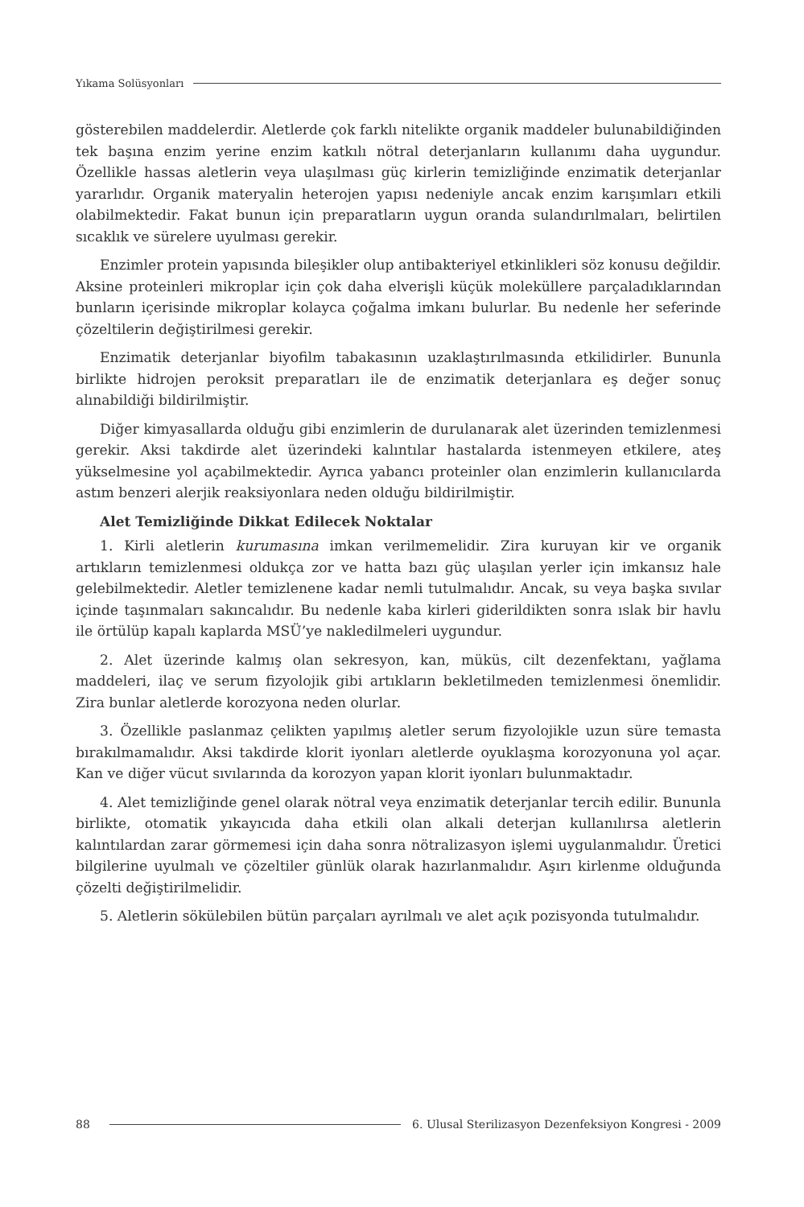Yıkama Solüsyonları
gösterebilen maddelerdir. Aletlerde çok farklı nitelikte organik maddeler bulunabildiğinden tek başına enzim yerine enzim katkılı nötral deterjanların kullanımı daha uygundur. Özellikle hassas aletlerin veya ulaşılması güç kirlerin temizliğinde enzimatik deterjanlar yararlıdır. Organik materyalin heterojen yapısı nedeniyle ancak enzim karışımları etkili olabilmektedir. Fakat bunun için preparatların uygun oranda sulandırılmaları, belirtilen sıcaklık ve sürelere uyulması gerekir.
Enzimler protein yapısında bileşikler olup antibakteriyel etkinlikleri söz konusu değildir. Aksine proteinleri mikroplar için çok daha elverişli küçük moleküllere parçaladıklarından bunların içerisinde mikroplar kolayca çoğalma imkanı bulurlar. Bu nedenle her seferinde çözeltilerin değiştirilmesi gerekir.
Enzimatik deterjanlar biyofilm tabakasının uzaklaştırılmasında etkilidirler. Bununla birlikte hidrojen peroksit preparatları ile de enzimatik deterjanlara eş değer sonuç alınabildiği bildirilmiştir.
Diğer kimyasallarda olduğu gibi enzimlerin de durulanarak alet üzerinden temizlenmesi gerekir. Aksi takdirde alet üzerindeki kalıntılar hastalarda istenmeyen etkilere, ateş yükselmesine yol açabilmektedir. Ayrıca yabancı proteinler olan enzimlerin kullanıcılarda astım benzeri alerjik reaksiyonlara neden olduğu bildirilmiştir.
Alet Temizliğinde Dikkat Edilecek Noktalar
1. Kirli aletlerin kurumasına imkan verilmemelidir. Zira kuruyan kir ve organik artıkların temizlenmesi oldukça zor ve hatta bazı güç ulaşılan yerler için imkansız hale gelebilmektedir. Aletler temizlenene kadar nemli tutulmalıdır. Ancak, su veya başka sıvılar içinde taşınmaları sakıncalıdır. Bu nedenle kaba kirleri giderildikten sonra ıslak bir havlu ile örtülüp kapalı kaplarda MSÜ’ye nakledilmeleri uygundur.
2. Alet üzerinde kalmış olan sekresyon, kan, müküs, cilt dezenfektanı, yağlama maddeleri, ilaç ve serum fizyolojik gibi artıkların bekletilmeden temizlenmesi önemlidir. Zira bunlar aletlerde korozyona neden olurlar.
3. Özellikle paslanmaz çelikten yapılmış aletler serum fizyolojikle uzun süre temasta bırakılmamalıdır. Aksi takdirde klorit iyonları aletlerde oyuklaşma korozyonuna yol açar. Kan ve diğer vücut sıvılarında da korozyon yapan klorit iyonları bulunmaktadır.
4. Alet temizliğinde genel olarak nötral veya enzimatik deterjanlar tercih edilir. Bununla birlikte, otomatik yıkayıcıda daha etkili olan alkali deterjan kullanılırsa aletlerin kalıntılardan zarar görmemesi için daha sonra nötralizasyon işlemi uygulanmalıdır. Üretici bilgilerine uyulmalı ve çözeltiler günlük olarak hazırlanmalıdır. Aşırı kirlenme olduğunda çözelti değiştirilmelidir.
5. Aletlerin sökülebilen bütün parçaları ayrılmalı ve alet açık pozisyonda tutulmalıdır.
88 6. Ulusal Sterilizasyon Dezenfeksiyon Kongresi - 2009